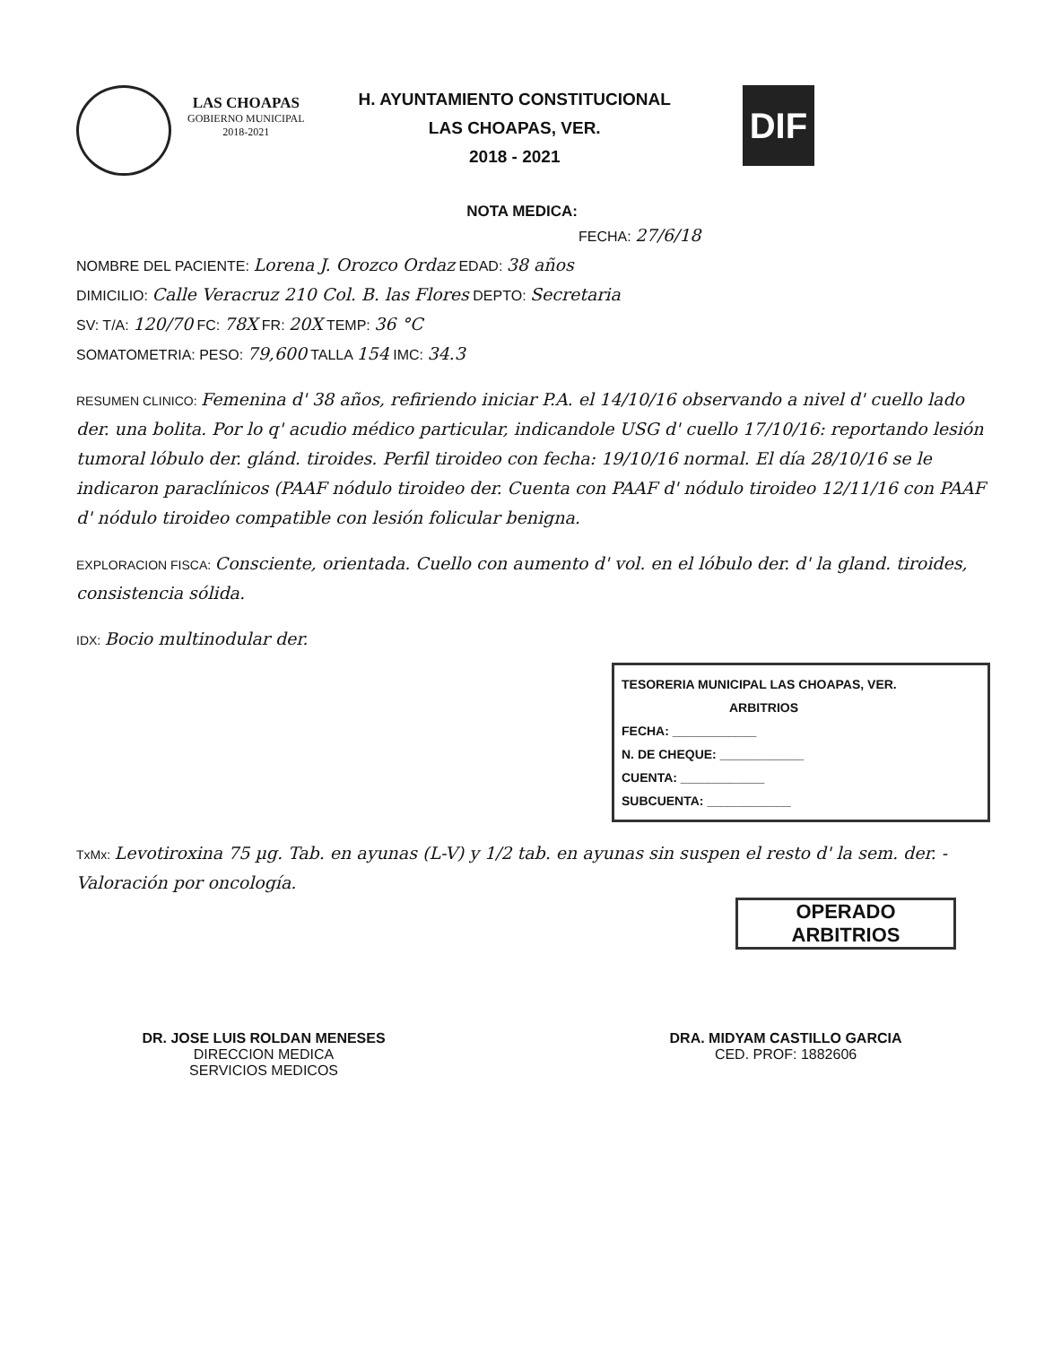LAS CHOAPAS
GOBIERNO MUNICIPAL
2018-2021
H. AYUNTAMIENTO CONSTITUCIONAL
LAS CHOAPAS, VER.
2018 - 2021
DIF
NOTA MEDICA:
FECHA: 27/6/18
NOMBRE DEL PACIENTE: Lorena J. Orozco Ordaz EDAD: 38 años
DIMICILIO: Calle Veracruz 210 Col. B. las Flores DEPTO: Secretaria
SV: T/A: 120/70 FC: 78X FR: 20X TEMP: 36 °C
SOMATOMETRIA: PESO: 79,600 TALLA 154 IMC: 34.3
RESUMEN CLINICO: Femenina d' 38 años, refiriendo iniciar P.A. el 14/10/16 observando a nivel d' cuello lado der. una bolita. Por lo q' acudio médico particular, indicandole USG d' cuello 17/10/16: reportando lesión tumoral lóbulo der. glánd. tiroides. Perfil tiroideo con fecha: 19/10/16 normal. El día 28/10/16 se le indicaron paraclínicos (PAAF nódulo tiroideo der. Cuenta con PAAF d' nódulo tiroideo 12/11/16 con PAAF d' nódulo tiroideo compatible con lesión folicular benigna.
EXPLORACION FISCA: Consciente, orientada. Cuello con aumento d' vol. en el lóbulo der. d' la gland. tiroides, consistencia sólida.
IDX: Bocio multinodular der.
TESORERIA MUNICIPAL LAS CHOAPAS, VER.
ARBITRIOS
FECHA: ____________
N. DE CHEQUE: ____________
CUENTA: ____________
SUBCUENTA: ____________
TxMx: Levotiroxina 75 µg. Tab. en ayunas (L-V) y 1/2 tab. en ayunas sin suspen el resto d' la sem. der. - Valoración por oncología.
OPERADO
ARBITRIOS
DR. JOSE LUIS ROLDAN MENESES
DIRECCION MEDICA
SERVICIOS MEDICOS
DRA. MIDYAM CASTILLO GARCIA
CED. PROF: 1882606